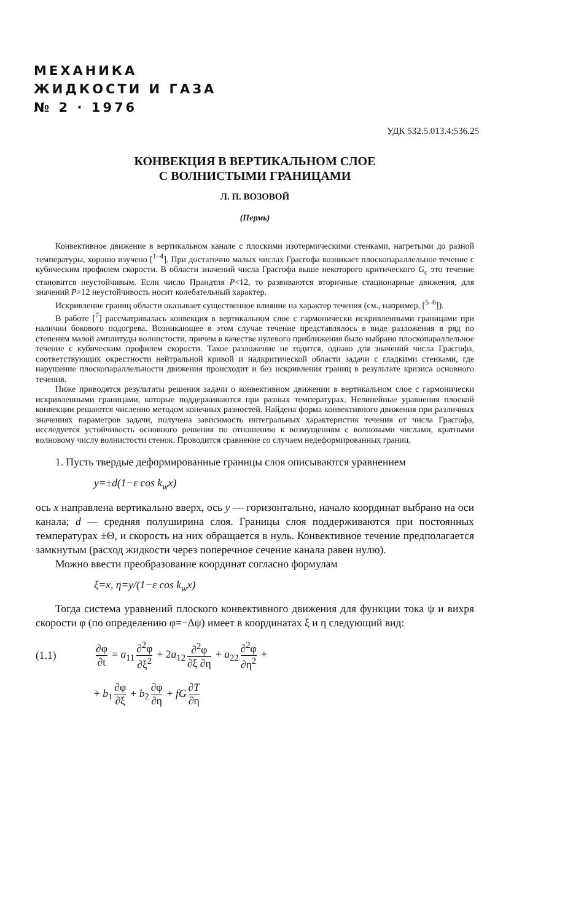МЕХАНИКА
ЖИДКОСТИ И ГАЗА
№ 2 · 1976
УДК 532.5.013.4:536.25
КОНВЕКЦИЯ В ВЕРТИКАЛЬНОМ СЛОЕ
С ВОЛНИСТЫМИ ГРАНИЦАМИ
Л. П. ВОЗОВОЙ
(Пермь)
Конвективное движение в вертикальном канале с плоскими изотермическими стенками, нагретыми до разной температуры, хорошо изучено [<sup>1–4</sup>]. При достаточно малых числах Грасгофа возникает плоскопараллельное течение с кубическим профилем скорости. В области значений числа Грасгофа выше некоторого критического G<sub>c</sub> это течение становится неустойчивым. Если число Прандтля P<12, то развиваются вторичные стационарные движения, для значений P>12 неустойчивость носит колебательный характер.
Искривление границ области оказывает существенное влияние на характер течения (см., например, [<sup>5–6</sup>]).
В работе [<sup>7</sup>] рассматривалась конвекция в вертикальном слое с гармонически искривленными границами при наличии бокового подогрева. Возникающее в этом случае течение представлялось в виде разложения в ряд по степеням малой амплитуды волнистости, причем в качестве нулевого приближения было выбрано плоскопараллельное течение с кубическим профилем скорости. Такое разложение не годится, однако для значений числа Грасгофа, соответствующих окрестности нейтральной кривой и надкритической области задачи с гладкими стенками, где нарушение плоскопараллельности движения происходит и без искривления границ в результате кризиса основного течения.
Ниже приводятся результаты решения задачи о конвективном движении в вертикальном слое с гармонически искривленными границами, которые поддерживаются при разных температурах. Нелинейные уравнения плоской конвекции решаются численно методом конечных разностей. Найдена форма конвективного движения при различных значениях параметров задачи, получена зависимость интегральных характеристик течения от числа Грасгофа, исследуется устойчивость основного решения по отношению к возмущениям с волновыми числами, кратными волновому числу волнистости стенок. Проводится сравнение со случаем недеформированных границ.
1. Пусть твердые деформированные границы слоя описываются уравнением
y=±d(1−ε cos k<sub>w</sub>x)
ось x направлена вертикально вверх, ось y — горизонтально, начало координат выбрано на оси канала; d — средняя полуширина слоя. Границы слоя поддерживаются при постоянных температурах ±Θ, и скорость на них обращается в нуль. Конвективное течение предполагается замкнутым (расход жидкости через поперечное сечение канала равен нулю).
Можно ввести преобразование координат согласно формулам
ξ=x, η=y/(1−ε cos k<sub>w</sub>x)
Тогда система уравнений плоского конвективного движения для функции тока ψ и вихря скорости φ (по определению φ=−Δψ) имеет в координатах ξ и η следующий вид:
(1.1) ∂φ ∂t = a<sub>11</sub> ∂<sup>2</sup>φ ∂ξ<sup>2</sup> + 2a<sub>12</sub> ∂<sup>2</sup>φ ∂ξ ∂η + a<sub>22</sub> ∂<sup>2</sup>φ ∂η<sup>2</sup> +
+ b<sub>1</sub> ∂φ ∂ξ + b<sub>2</sub> ∂φ ∂η + fG ∂T ∂η